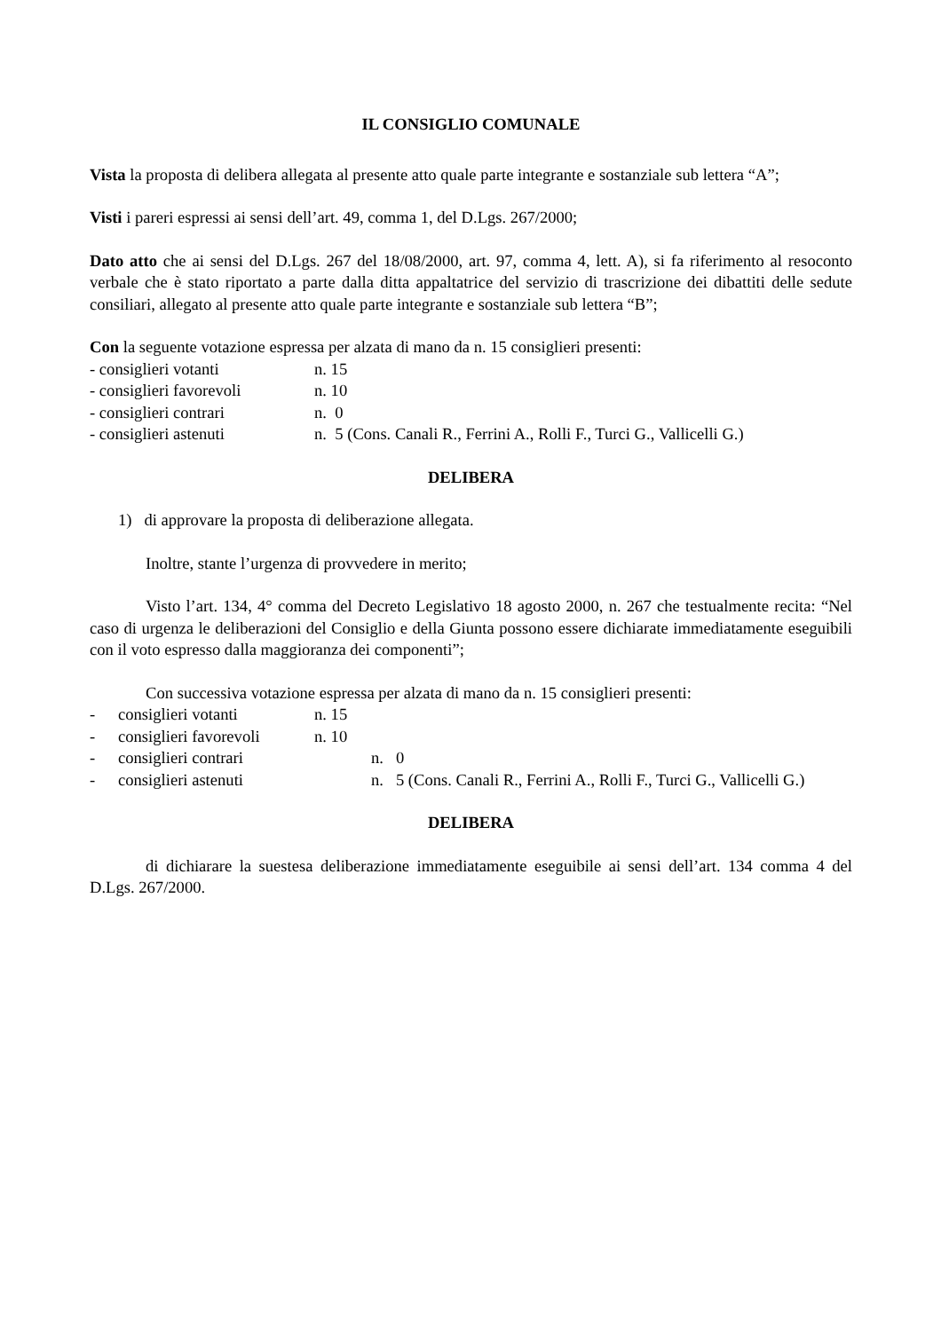IL CONSIGLIO COMUNALE
Vista la proposta di delibera allegata al presente atto quale parte integrante e sostanziale sub lettera “A”;
Visti i pareri espressi ai sensi dell’art. 49, comma 1, del D.Lgs. 267/2000;
Dato atto che ai sensi del D.Lgs. 267 del 18/08/2000, art. 97, comma 4, lett. A), si fa riferimento al resoconto verbale che è stato riportato a parte dalla ditta appaltatrice del servizio di trascrizione dei dibattiti delle sedute consiliari, allegato al presente atto quale parte integrante e sostanziale sub lettera “B”;
Con la seguente votazione espressa per alzata di mano da n. 15 consiglieri presenti:
- consiglieri votanti n. 15
- consiglieri favorevoli n. 10
- consiglieri contrari n. 0
- consiglieri astenuti n. 5 (Cons. Canali R., Ferrini A., Rolli F., Turci G., Vallicelli G.)
DELIBERA
1) di approvare la proposta di deliberazione allegata.
Inoltre, stante l’urgenza di provvedere in merito;
Visto l’art. 134, 4° comma del Decreto Legislativo 18 agosto 2000, n. 267 che testualmente recita: “Nel caso di urgenza le deliberazioni del Consiglio e della Giunta possono essere dichiarate immediatamente eseguibili con il voto espresso dalla maggioranza dei componenti”;
Con successiva votazione espressa per alzata di mano da n. 15 consiglieri presenti:
- consiglieri votanti n. 15
- consiglieri favorevoli n. 10
- consiglieri contrari n. 0
- consiglieri astenuti n. 5 (Cons. Canali R., Ferrini A., Rolli F., Turci G., Vallicelli G.)
DELIBERA
di dichiarare la suestesa deliberazione immediatamente eseguibile ai sensi dell’art. 134 comma 4 del D.Lgs. 267/2000.